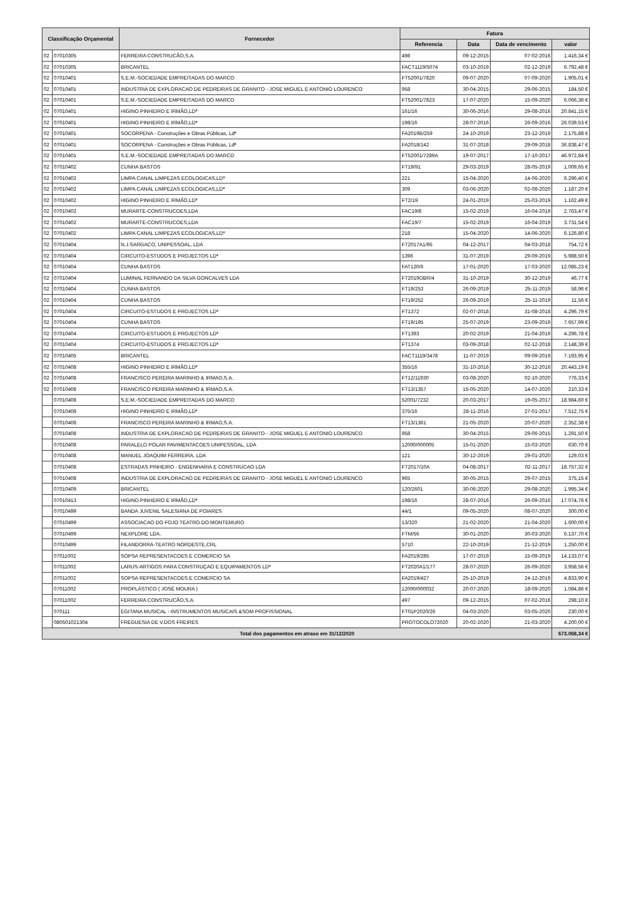| Classificação Orçamental | | Fornecedor | Fatura | | | |
| --- | --- | --- | --- | --- | --- | --- |
| | | | Referencia | Data | Data de vencimento | valor |
| 02 | 07010305 | FERREIRA CONSTRUCÃO,S.A. | 498 | 09-12-2015 | 07-02-2016 | 1.416,34 € |
| 02 | 07010305 | BRICANTEL | FACT1119/5074 | 03-10-2019 | 02-12-2019 | 6.792,48 € |
| 02 | 07010401 | S.E.M.-SOCIEDADE EMPREITADAS DO MARCO | FT52001/7820 | 09-07-2020 | 07-09-2020 | 1.905,01 € |
| 02 | 07010401 | INDUSTRIA DE EXPLORACAO DE PEDREIRAS DE GRANITO - JOSE MIGUEL E ANTONIO LOURENCO | 958 | 30-04-2015 | 29-06-2015 | 184,50 € |
| 02 | 07010401 | S.E.M.-SOCIEDADE EMPREITADAS DO MARCO | FT52001/7823 | 17-07-2020 | 15-09-2020 | 6.066,36 € |
| 02 | 07010401 | HIGINO PINHEIRO E IRMÃO,LDª | 161/16 | 30-06-2016 | 29-08-2016 | 20.841,15 € |
| 02 | 07010401 | HIGINO PINHEIRO E IRMÃO,LDª | 198/16 | 28-07-2016 | 26-09-2016 | 26.039,53 € |
| 02 | 07010401 | SOCORPENA - Construções e Obras Públicas, Ldª | FA2019B/259 | 24-10-2019 | 23-12-2019 | 2.175,88 € |
| 02 | 07010401 | SOCORPENA - Construções e Obras Públicas, Ldª | FA2018/142 | 31-07-2018 | 29-09-2018 | 36.838,47 € |
| 02 | 07010401 | S.E.M.-SOCIEDADE EMPREITADAS DO MARCO | FT52001/7289A | 19-07-2017 | 17-10-2017 | 46.972,84 € |
| 02 | 07010402 | CUNHA BASTOS | FT19/91 | 29-03-2019 | 28-05-2019 | 1.009,65 € |
| 02 | 07010402 | LIMPA CANAL LIMPEZAS ECOLOGICAS,LDª | 221 | 15-04-2020 | 14-06-2020 | 6.296,40 € |
| 02 | 07010402 | LIMPA CANAL LIMPEZAS ECOLOGICAS,LDª | 309 | 03-06-2020 | 02-08-2020 | 1.187,20 € |
| 02 | 07010402 | HIGINO PINHEIRO E IRMÃO,LDª | FT2/19 | 24-01-2019 | 25-03-2019 | 1.162,49 € |
| 02 | 07010402 | MURARTE-CONSTRUCOES,LDA | FAC19/8 | 15-02-2019 | 16-04-2019 | 2.763,47 € |
| 02 | 07010402 | MURARTE-CONSTRUCOES,LDA | FAC19/7 | 15-02-2019 | 16-04-2019 | 3.731,54 € |
| 02 | 07010402 | LIMPA CANAL LIMPEZAS ECOLOGICAS,LDª | 218 | 15-04-2020 | 14-06-2020 | 6.126,80 € |
| 02 | 07010404 | N.J.SARGACO, UNIPESSOAL, LDA | FT2017A1/95 | 04-12-2017 | 04-03-2018 | 754,72 € |
| 02 | 07010404 | CIRCUITO-ESTUDOS E PROJECTOS LDª | 1396 | 31-07-2019 | 29-09-2019 | 5.988,50 € |
| 02 | 07010404 | CUNHA BASTOS | FAT120/6 | 17-01-2020 | 17-03-2020 | 12.085,23 € |
| 02 | 07010404 | LUMINAL FERNANDO DA SILVA GONCALVES LDA | FT2019OBR/4 | 31-10-2019 | 30-12-2019 | 46,77 € |
| 02 | 07010404 | CUNHA BASTOS | FT19/253 | 26-09-2019 | 25-11-2019 | 58,96 € |
| 02 | 07010404 | CUNHA BASTOS | FT19/252 | 26-09-2019 | 25-11-2019 | 11,56 € |
| 02 | 07010404 | CIRCUITO-ESTUDOS E PROJECTOS LDª | FT1372 | 02-07-2018 | 31-08-2018 | 4.296,79 € |
| 02 | 07010404 | CUNHA BASTOS | FT19/195 | 25-07-2019 | 23-09-2019 | 7.657,99 € |
| 02 | 07010404 | CIRCUITO-ESTUDOS E PROJECTOS LDª | FT1393 | 20-02-2019 | 21-04-2019 | 4.296,78 € |
| 02 | 07010404 | CIRCUITO-ESTUDOS E PROJECTOS LDª | FT1374 | 03-09-2018 | 02-12-2018 | 2.148,39 € |
| 02 | 07010405 | BRICANTEL | FACT1119/3478 | 11-07-2019 | 09-09-2019 | 7.193,95 € |
| 02 | 07010408 | HIGINO PINHEIRO E IRMÃO,LDª | 355/16 | 31-10-2016 | 30-12-2016 | 20.443,19 € |
| 02 | 07010408 | FRANCISCO PEREIRA MARINHO & IRMAO,S.A. | FT12/11930 | 03-08-2020 | 02-10-2020 | 776,33 € |
| 02 | 07010408 | FRANCISCO PEREIRA MARINHO & IRMAO,S.A. | FT13/1357 | 15-05-2020 | 14-07-2020 | 210,33 € |
| | 07010408 | S.E.M.-SOCIEDADE EMPREITADAS DO MARCO | 52001/7232 | 20-03-2017 | 19-05-2017 | 18.984,60 € |
| | 07010408 | HIGINO PINHEIRO E IRMÃO,LDª | 375/16 | 28-11-2016 | 27-01-2017 | 7.512,75 € |
| | 07010408 | FRANCISCO PEREIRA MARINHO & IRMAO,S.A. | FT13/1361 | 21-05-2020 | 20-07-2020 | 2.352,38 € |
| | 07010408 | INDUSTRIA DE EXPLORACAO DE PEDREIRAS DE GRANITO - JOSE MIGUEL E ANTONIO LOURENCO | 958 | 30-04-2015 | 29-06-2015 | 1.291,50 € |
| | 07010408 | PARALELO POLAR PAVIMENTACOES UNIPESSOAL, LDA | 12000/000005 | 15-01-2020 | 15-03-2020 | 630,70 € |
| | 07010408 | MANUEL JOAQUIM FERREIRA, LDA | 121 | 30-12-2019 | 29-01-2020 | 129,03 € |
| | 07010408 | ESTRADAS PINHEIRO - ENGENHARIA E CONSTRUCAO LDA | FT2017/10A | 04-08-2017 | 02-11-2017 | 18.757,32 € |
| | 07010408 | INDUSTRIA DE EXPLORACAO DE PEDREIRAS DE GRANITO - JOSE MIGUEL E ANTONIO LOURENCO | 965 | 30-05-2015 | 29-07-2015 | 375,15 € |
| | 07010409 | BRICANTEL | 120/2601 | 30-06-2020 | 29-08-2020 | 1.995,34 € |
| | 07010413 | HIGINO PINHEIRO E IRMÃO,LDª | 198/16 | 28-07-2016 | 26-09-2016 | 17.074,76 € |
| | 07010499 | BANDA JUVENIL SALESIANA DE POIARES | 44/1 | 09-05-2020 | 08-07-2020 | 300,00 € |
| | 07010499 | ASSOCIACAO DO FOJO TEATRO DO MONTEMURO | 13/320 | 21-02-2020 | 21-04-2020 | 1.600,00 € |
| | 07010499 | NEXPLORE LDA. | FTM/56 | 30-01-2020 | 30-03-2020 | 6.137,70 € |
| | 07010499 | FILANDORRA-TEATRO NORDESTE,CRL | 5710 | 22-10-2019 | 21-12-2019 | 1.250,00 € |
| | 07011002 | SOPSA REPRESENTACOES E COMERCIO SA | FA2019/285 | 17-07-2019 | 15-09-2019 | 14.133,07 € |
| | 07011002 | LARUS-ARTIGOS PARA CONSTRUÇAO E EQUIPAMENTOS LDª | FT2020A1/177 | 28-07-2020 | 26-09-2020 | 3.958,56 € |
| | 07011002 | SOPSA REPRESENTACOES E COMERCIO SA | FA2019/427 | 25-10-2019 | 24-12-2019 | 4.833,90 € |
| | 07011002 | PROPLÁSTICO ( JOSÉ MOURA ) | 12000/000032 | 20-07-2020 | 18-09-2020 | 1.084,86 € |
| | 07011002 | FERREIRA CONSTRUCÃO,S.A. | 497 | 09-12-2015 | 07-02-2016 | 298,10 € |
| | 070111 | EGITANA MUSICAL - INSTRUMENTOS MUSICAIS &SOM PROFISSIONAL | FT01P2020/26 | 04-03-2020 | 03-05-2020 | 230,00 € |
| | 080501021304 | FREGUESIA DE V.DOS FREIRES | PROTOCOLO72020 | 20-02-2020 | 21-03-2020 | 4.200,00 € |
| Total dos pagamentos em atraso em 31/12/2020 | | | | | | 673.068,34 € |